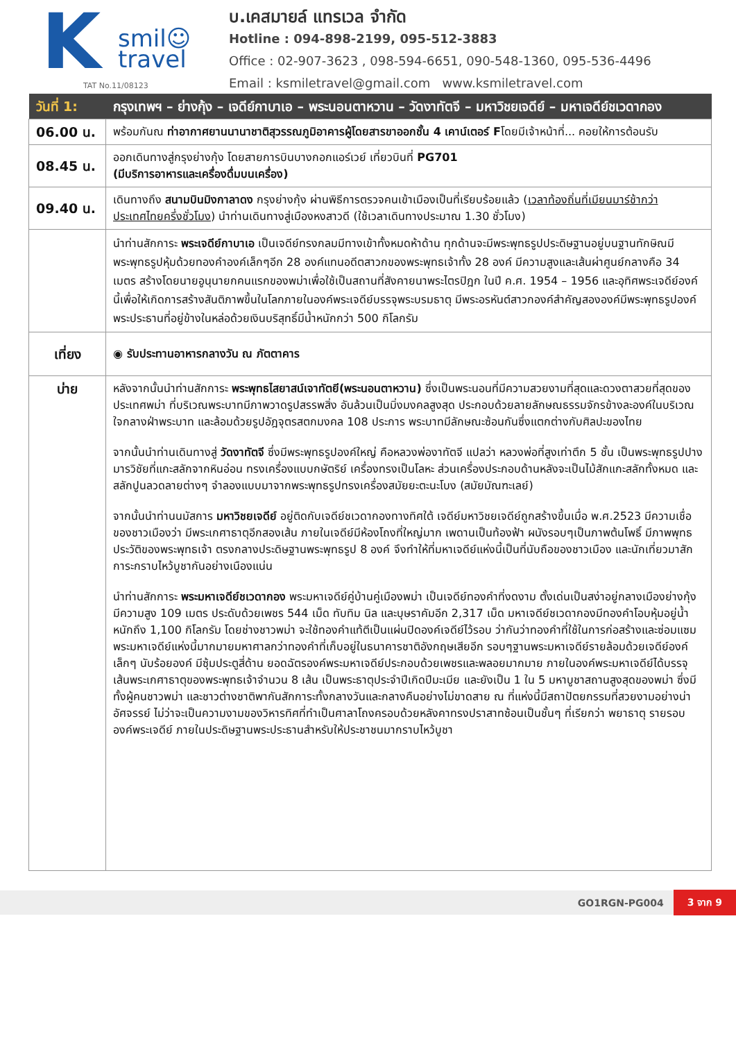K
smil☺
travel
TAT No.11/08123
บ.เคสมายล์ แทรเวล จำกัด
Hotline : 094-898-2199, 095-512-3883
Office : 02-907-3623 , 098-594-6651, 090-548-1360, 095-536-4496
Email : ksmiletravel@gmail.com www.ksmiletravel.com
| วันที่ 1: | กรุงเทพฯ – ย่างกุ้ง – เจดีย์กาบาเอ – พระนอนตาหวาน – วัดงาทัตจี – มหาวิชยเจดีย์ – มหาเจดีย์ชเวดากอง |
| --- | --- |
| 06.00 น. | พร้อมกันณ ท่าอากาศยานนานาชาติสุวรรณภูมิอาคารผู้โดยสารขาออกชั้น 4 เคาน์เตอร์ F โดยมีเจ้าหน้าที่... คอยให้การต้อนรับ |
| 08.45 น. | ออกเดินทางสู่กรุงย่างกุ้ง โดยสายการบินบางกอกแอร์เวย์ เที่ยวบินที่ PG701 (มีบริการอาหารและเครื่องดื่มบนเครื่อง) |
| 09.40 น. | เดินทางถึง สนามบินมิงกาลาดง กรุงย่างกุ้ง ผ่านพิธีการตรวจคนเข้าเมืองเป็นที่เรียบร้อยแล้ว ( เวลาท้องถิ่นที่เมียนมาร์ช้ากว่าประเทศไทยครึ่งชั่วโมง ) นำท่านเดินทางสู่เมืองหงสาวดี (ใช้เวลาเดินทางประมาณ 1.30 ชั่วโมง) |
| | นำท่านสักการะ พระเจดีย์กาบาเอ เป็นเจดีย์ทรงกลมมีทางเข้าทั้งหมดห้าด้าน ทุกด้านจะมีพระพุทธรูปประดิษฐานอยู่บนฐานทักษิณมีพระพุทธรูปหุ้มด้วยทองคำองค์เล็กๆอีก 28 องค์แทนอดีตสาวกของพระพุทธเจ้าทั้ง 28 องค์ มีความสูงและเส้นผ่าศูนย์กลางคือ 34 เมตร สร้างโดยนายอูนุนายกคนแรกของพม่าเพื่อใช้เป็นสถานที่สังคายนาพระไตรปิฎก ในปี ค.ศ. 1954 – 1956 และอุทิศพระเจดีย์องค์นี้เพื่อให้เกิดการสร้างสันติภาพขึ้นในโลกภายในองค์พระเจดีย์บรรจุพระบรมธาตุ มีพระอรหันต์สาวกองค์สำคัญสององค์มีพระพุทธรูปองค์พระประธานที่อยู่ข้างในหล่อด้วยเงินบริสุทธิ์มีน้ำหนักกว่า 500 กิโลกรัม |
| เที่ยง | ◉ รับประทานอาหารกลางวัน ณ ภัตตาคาร |
| บ่าย | หลังจากนั้นนำท่านสักการะ พระพุทธไสยาสน์เจาทัตยี(พระนอนตาหวาน) ซึ่งเป็นพระนอนที่มีความสวยงามที่สุดและดวงตาสวยที่สุดของประเทศพม่า ที่บริเวณพระบาทมีภาพวาดรูปสรรพสิ่ง อันล้วนเป็นมิ่งมงคลสูงสุด ประกอบด้วยลายลักษณธรรมจักรข้างละองค์ในบริเวณใจกลางฝ่าพระบาท และล้อมด้วยรูปอัฎจุตรสตกมงคล 108 ประการ พระบาทมีลักษณะซ้อนกันซึ่งแตกต่างกับศิลปะของไทย จากนั้นนำท่านเดินทางสู่ วัดงาทัตจี ซึ่งมีพระพุทธรูปองค์ใหญ่ คือหลวงพ่องาทัตจี แปลว่า หลวงพ่อที่สูงเท่าตึก 5 ชั้น เป็นพระพุทธรูปปางมารวิชัยที่แกะสลักจากหินอ่อน ทรงเครื่องแบบกษัตริย์ เครื่องทรงเป็นโลหะ ส่วนเครื่องประกอบด้านหลังจะเป็นไม้สักแกะสลักทั้งหมด และสลักปูนลวดลายต่างๆ จำลองแบบมาจากพระพุทธรูปทรงเครื่องสมัยยะตะนะโบง (สมัยมัณฑะเลย์) จากนั้นนำท่านนมัสการ มหาวิชยเจดีย์ อยู่ติดกับเจดีย์ชเวดากองทางทิศใต้ เจดีย์มหาวิชยเจดีย์ถูกสร้างขึ้นเมื่อ พ.ศ.2523 มีความเชื่อของชาวเมืองว่า มีพระเกศาธาตุอีกสองเส้น ภายในเจดีย์มีห้องโถงที่ใหญ่มาก เพดานเป็นท้องฟ้า ผนังรอบๆเป็นภาพต้นโพธิ์ มีภาพพุทธประวัติของพระพุทธเจ้า ตรงกลางประดิษฐานพระพุทธรูป 8 องค์ จึงทำให้ที่มหาเจดีย์แห่งนี้เป็นที่นับถือของชาวเมือง และนักเที่ยวมาสักการะกราบไหว้บูชากันอย่างเนืองแน่น นำท่านสักการะ พระมหาเจดีย์ชเวดากอง พระมหาเจดีย์คู่บ้านคู่เมืองพม่า เป็นเจดีย์ทองคำที่งดงาม ตั้งเด่นเป็นสง่าอยู่กลางเมืองย่างกุ้ง มีความสูง 109 เมตร ประดับด้วยเพชร 544 เม็ด ทับทิม นิล และบุษราคัมอีก 2,317 เม็ด มหาเจดีย์ชเวดากองมีทองคำโอบหุ้มอยู่น้ำหนักถึง 1,100 กิโลกรัม โดยช่างชาวพม่า จะใช้ทองคำแท้ตีเป็นแผ่นปิดองค์เจดีย์ไว้รอบ ว่ากันว่าทองคำที่ใช้ในการก่อสร้างและซ่อมแซมพระมหาเจดีย์แห่งนี้มากมายมหาศาลกว่าทองคำที่เก็บอยู่ในธนาคารชาติอังกฤษเสียอีก รอบๆฐานพระมหาเจดีย์รายล้อมด้วยเจดีย์องค์เล็กๆ นับร้อยองค์ มีซุ้มประตูสี่ด้าน ยอดฉัตรองค์พระมหาเจดีย์ประกอบด้วยเพชรและพลอยมากมาย ภายในองค์พระมหาเจดีย์ได้บรรจุเส้นพระเกศาธาตุของพระพุทธเจ้าจำนวน 8 เส้น เป็นพระธาตุประจำปีเกิดปีมะเมีย และยังเป็น 1 ใน 5 มหาบูชาสถานสูงสุดของพม่า ซึ่งมีทั้งผู้คนชาวพม่า และชาวต่างชาติพากันสักการะทั้งกลางวันและกลางคืนอย่างไม่ขาดสาย ณ ที่แห่งนี้มีสถาปัตยกรรมที่สวยงามอย่างน่าอัศจรรย์ ไม่ว่าจะเป็นความงามของวิหารทิศที่ทำเป็นศาลาโถงครอบด้วยหลังคาทรงปราสาทซ้อนเป็นชั้นๆ ที่เรียกว่า พยาธาตุ รายรอบองค์พระเจดีย์ ภายในประดิษฐานพระประธานสำหรับให้ประชาชนมากราบไหว้บูชา |
GO1RGN-PG004 3 จาก 9